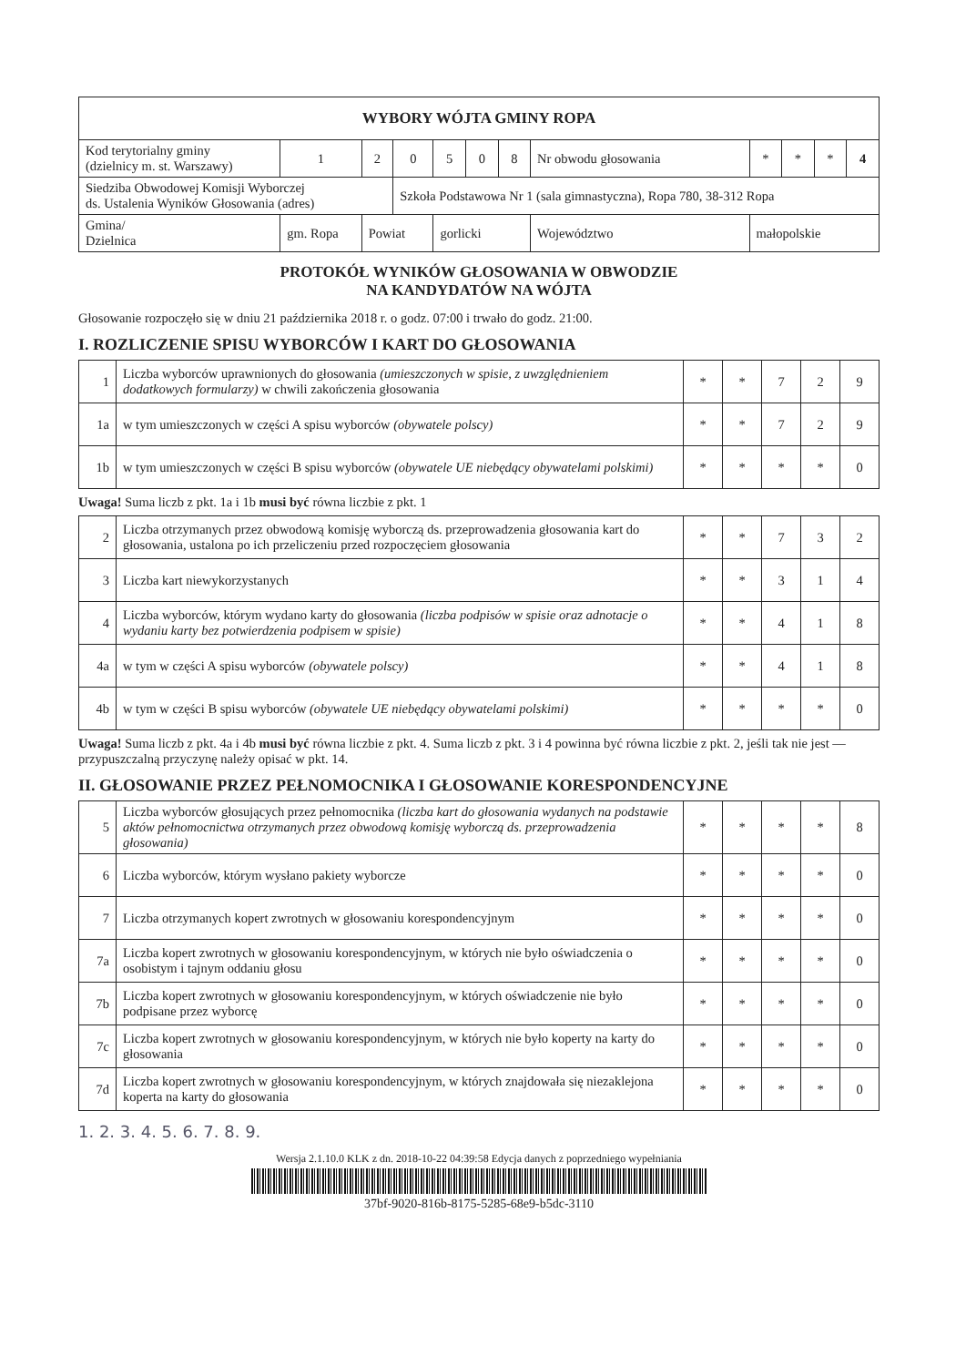| WYBORY WÓJTA GMINY ROPA | | | | | | | | | | | | |
| --- | --- | --- | --- | --- | --- | --- | --- | --- | --- | --- | --- | --- |
| Kod terytorialny gminy (dzielnicy m. st. Warszawy) | | 1 | 2 | 0 | 5 | 0 | 8 | Nr obwodu głosowania | * | * | * | 4 |
| Siedziba Obwodowej Komisji Wyborczej ds. Ustalenia Wyników Głosowania (adres) | | | | Szkoła Podstawowa Nr 1 (sala gimnastyczna), Ropa 780, 38-312 Ropa | | | | | | | | |
| Gmina/ Dzielnica | gm. Ropa | | Powiat | | gorlicki | | | Województwo | małopolskie | | | |
PROTOKÓŁ WYNIKÓW GŁOSOWANIA W OBWODZIE
NA KANDYDATÓW NA WÓJTA
Głosowanie rozpoczęło się w dniu 21 października 2018 r. o godz. 07:00 i trwało do godz. 21:00.
I. ROZLICZENIE SPISU WYBORCÓW I KART DO GŁOSOWANIA
| 1 | Liczba wyborców uprawnionych do głosowania (umieszczonych w spisie, z uwzględnieniem dodatkowych formularzy) w chwili zakończenia głosowania | * | * | 7 | 2 | 9 |
| 1a | w tym umieszczonych w części A spisu wyborców (obywatele polscy) | * | * | 7 | 2 | 9 |
| 1b | w tym umieszczonych w części B spisu wyborców (obywatele UE niebędący obywatelami polskimi) | * | * | * | * | 0 |
Uwaga! Suma liczb z pkt. 1a i 1b musi być równa liczbie z pkt. 1
| 2 | Liczba otrzymanych przez obwodową komisję wyborczą ds. przeprowadzenia głosowania kart do głosowania, ustalona po ich przeliczeniu przed rozpoczęciem głosowania | * | * | 7 | 3 | 2 |
| 3 | Liczba kart niewykorzystanych | * | * | 3 | 1 | 4 |
| 4 | Liczba wyborców, którym wydano karty do głosowania (liczba podpisów w spisie oraz adnotacje o wydaniu karty bez potwierdzenia podpisem w spisie) | * | * | 4 | 1 | 8 |
| 4a | w tym w części A spisu wyborców (obywatele polscy) | * | * | 4 | 1 | 8 |
| 4b | w tym w części B spisu wyborców (obywatele UE niebędący obywatelami polskimi) | * | * | * | * | 0 |
Uwaga! Suma liczb z pkt. 4a i 4b musi być równa liczbie z pkt. 4. Suma liczb z pkt. 3 i 4 powinna być równa liczbie z pkt. 2, jeśli tak nie jest — przypuszczalną przyczynę należy opisać w pkt. 14.
II. GŁOSOWANIE PRZEZ PEŁNOMOCNIKA I GŁOSOWANIE KORESPONDENCYJNE
| 5 | Liczba wyborców głosujących przez pełnomocnika (liczba kart do głosowania wydanych na podstawie aktów pełnomocnictwa otrzymanych przez obwodową komisję wyborczą ds. przeprowadzenia głosowania) | * | * | * | * | 8 |
| 6 | Liczba wyborców, którym wysłano pakiety wyborcze | * | * | * | * | 0 |
| 7 | Liczba otrzymanych kopert zwrotnych w głosowaniu korespondencyjnym | * | * | * | * | 0 |
| 7a | Liczba kopert zwrotnych w głosowaniu korespondencyjnym, w których nie było oświadczenia o osobistym i tajnym oddaniu głosu | * | * | * | * | 0 |
| 7b | Liczba kopert zwrotnych w głosowaniu korespondencyjnym, w których oświadczenie nie było podpisane przez wyborcę | * | * | * | * | 0 |
| 7c | Liczba kopert zwrotnych w głosowaniu korespondencyjnym, w których nie było koperty na karty do głosowania | * | * | * | * | 0 |
| 7d | Liczba kopert zwrotnych w głosowaniu korespondencyjnym, w których znajdowała się niezaklejona koperta na karty do głosowania | * | * | * | * | 0 |
1. 2. 3. 4. 5. 6. 7. 8. 9.
Wersja 2.1.10.0 KLK z dn. 2018-10-22 04:39:58 Edycja danych z poprzedniego wypełniania
37bf-9020-816b-8175-5285-68e9-b5dc-3110